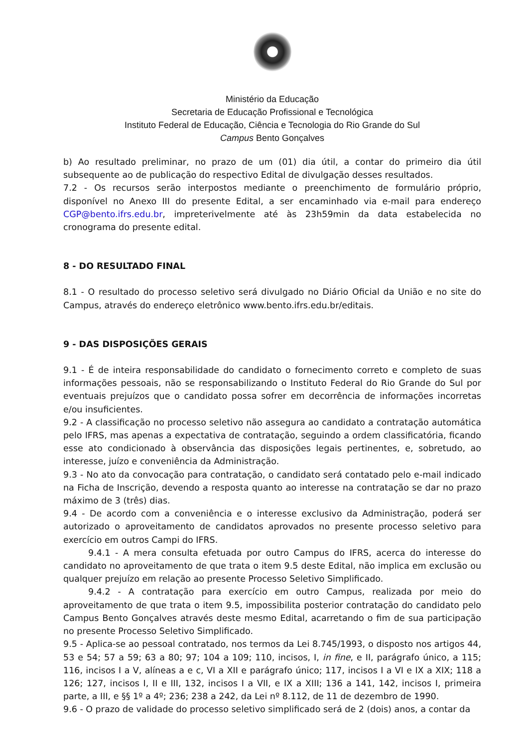Ministério da Educação
Secretaria de Educação Profissional e Tecnológica
Instituto Federal de Educação, Ciência e Tecnologia do Rio Grande do Sul
Campus Bento Gonçalves
b) Ao resultado preliminar, no prazo de um (01) dia útil, a contar do primeiro dia útil subsequente ao de publicação do respectivo Edital de divulgação desses resultados.
7.2 - Os recursos serão interpostos mediante o preenchimento de formulário próprio, disponível no Anexo III do presente Edital, a ser encaminhado via e-mail para endereço CGP@bento.ifrs.edu.br, impreterivelmente até às 23h59min da data estabelecida no cronograma do presente edital.
8 - DO RESULTADO FINAL
8.1 - O resultado do processo seletivo será divulgado no Diário Oficial da União e no site do Campus, através do endereço eletrônico www.bento.ifrs.edu.br/editais.
9 - DAS DISPOSIÇÕES GERAIS
9.1 - É de inteira responsabilidade do candidato o fornecimento correto e completo de suas informações pessoais, não se responsabilizando o Instituto Federal do Rio Grande do Sul por eventuais prejuízos que o candidato possa sofrer em decorrência de informações incorretas e/ou insuficientes.
9.2 - A classificação no processo seletivo não assegura ao candidato a contratação automática pelo IFRS, mas apenas a expectativa de contratação, seguindo a ordem classificatória, ficando esse ato condicionado à observância das disposições legais pertinentes, e, sobretudo, ao interesse, juízo e conveniência da Administração.
9.3 - No ato da convocação para contratação, o candidato será contatado pelo e-mail indicado na Ficha de Inscrição, devendo a resposta quanto ao interesse na contratação se dar no prazo máximo de 3 (três) dias.
9.4 - De acordo com a conveniência e o interesse exclusivo da Administração, poderá ser autorizado o aproveitamento de candidatos aprovados no presente processo seletivo para exercício em outros Campi do IFRS.
9.4.1 - A mera consulta efetuada por outro Campus do IFRS, acerca do interesse do candidato no aproveitamento de que trata o item 9.5 deste Edital, não implica em exclusão ou qualquer prejuízo em relação ao presente Processo Seletivo Simplificado.
9.4.2 - A contratação para exercício em outro Campus, realizada por meio do aproveitamento de que trata o item 9.5, impossibilita posterior contratação do candidato pelo Campus Bento Gonçalves através deste mesmo Edital, acarretando o fim de sua participação no presente Processo Seletivo Simplificado.
9.5 - Aplica-se ao pessoal contratado, nos termos da Lei 8.745/1993, o disposto nos artigos 44, 53 e 54; 57 a 59; 63 a 80; 97; 104 a 109; 110, incisos, I, in fine, e II, parágrafo único, a 115; 116, incisos I a V, alíneas a e c, VI a XII e parágrafo único; 117, incisos I a VI e IX a XIX; 118 a 126; 127, incisos I, II e III, 132, incisos I a VII, e IX a XIII; 136 a 141, 142, incisos I, primeira parte, a III, e §§ 1º a 4º; 236; 238 a 242, da Lei nº 8.112, de 11 de dezembro de 1990.
9.6 - O prazo de validade do processo seletivo simplificado será de 2 (dois) anos, a contar da